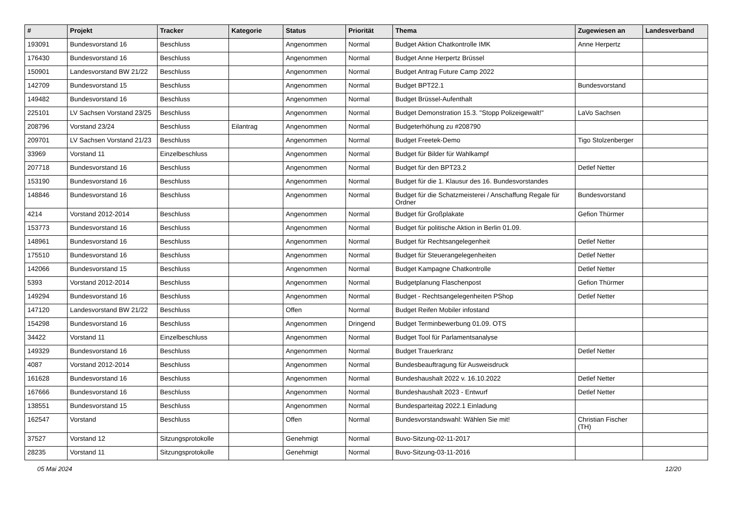| # | Projekt | Tracker | Kategorie | Status | Priorität | Thema | Zugewiesen an | Landesverband |
| --- | --- | --- | --- | --- | --- | --- | --- | --- |
| 193091 | Bundesvorstand 16 | Beschluss | | Angenommen | Normal | Budget Aktion Chatkontrolle IMK | Anne Herpertz | |
| 176430 | Bundesvorstand 16 | Beschluss | | Angenommen | Normal | Budget Anne Herpertz Brüssel | | |
| 150901 | Landesvorstand BW 21/22 | Beschluss | | Angenommen | Normal | Budget Antrag Future Camp 2022 | | |
| 142709 | Bundesvorstand 15 | Beschluss | | Angenommen | Normal | Budget BPT22.1 | Bundesvorstand | |
| 149482 | Bundesvorstand 16 | Beschluss | | Angenommen | Normal | Budget Brüssel-Aufenthalt | | |
| 225101 | LV Sachsen Vorstand 23/25 | Beschluss | | Angenommen | Normal | Budget Demonstration 15.3. "Stopp Polizeigewalt!" | LaVo Sachsen | |
| 208796 | Vorstand 23/24 | Beschluss | Eilantrag | Angenommen | Normal | Budgeterhöhung zu #208790 | | |
| 209701 | LV Sachsen Vorstand 21/23 | Beschluss | | Angenommen | Normal | Budget Freetek-Demo | Tigo Stolzenberger | |
| 33969 | Vorstand 11 | Einzelbeschluss | | Angenommen | Normal | Budget für Bilder für Wahlkampf | | |
| 207718 | Bundesvorstand 16 | Beschluss | | Angenommen | Normal | Budget für den BPT23.2 | Detlef Netter | |
| 153190 | Bundesvorstand 16 | Beschluss | | Angenommen | Normal | Budget für die 1. Klausur des 16. Bundesvorstandes | | |
| 148846 | Bundesvorstand 16 | Beschluss | | Angenommen | Normal | Budget für die Schatzmeisterei / Anschaffung Regale für Ordner | Bundesvorstand | |
| 4214 | Vorstand 2012-2014 | Beschluss | | Angenommen | Normal | Budget für Großplakate | Gefion Thürmer | |
| 153773 | Bundesvorstand 16 | Beschluss | | Angenommen | Normal | Budget für politische Aktion in Berlin 01.09. | | |
| 148961 | Bundesvorstand 16 | Beschluss | | Angenommen | Normal | Budget für Rechtsangelegenheit | Detlef Netter | |
| 175510 | Bundesvorstand 16 | Beschluss | | Angenommen | Normal | Budget für Steuerangelegenheiten | Detlef Netter | |
| 142066 | Bundesvorstand 15 | Beschluss | | Angenommen | Normal | Budget Kampagne Chatkontrolle | Detlef Netter | |
| 5393 | Vorstand 2012-2014 | Beschluss | | Angenommen | Normal | Budgetplanung Flaschenpost | Gefion Thürmer | |
| 149294 | Bundesvorstand 16 | Beschluss | | Angenommen | Normal | Budget - Rechtsangelegenheiten PShop | Detlef Netter | |
| 147120 | Landesvorstand BW 21/22 | Beschluss | | Offen | Normal | Budget Reifen Mobiler infostand | | |
| 154298 | Bundesvorstand 16 | Beschluss | | Angenommen | Dringend | Budget Terminbewerbung 01.09. OTS | | |
| 34422 | Vorstand 11 | Einzelbeschluss | | Angenommen | Normal | Budget Tool für Parlamentsanalyse | | |
| 149329 | Bundesvorstand 16 | Beschluss | | Angenommen | Normal | Budget Trauerkranz | Detlef Netter | |
| 4087 | Vorstand 2012-2014 | Beschluss | | Angenommen | Normal | Bundesbeauftragung für Ausweisdruck | | |
| 161628 | Bundesvorstand 16 | Beschluss | | Angenommen | Normal | Bundeshaushalt 2022 v. 16.10.2022 | Detlef Netter | |
| 167666 | Bundesvorstand 16 | Beschluss | | Angenommen | Normal | Bundeshaushalt 2023 - Entwurf | Detlef Netter | |
| 138551 | Bundesvorstand 15 | Beschluss | | Angenommen | Normal | Bundesparteitag 2022.1 Einladung | | |
| 162547 | Vorstand | Beschluss | | Offen | Normal | Bundesvorstandswahl: Wählen Sie mit! | Christian Fischer (TH) | |
| 37527 | Vorstand 12 | Sitzungsprotokolle | | Genehmigt | Normal | Buvo-Sitzung-02-11-2017 | | |
| 28235 | Vorstand 11 | Sitzungsprotokolle | | Genehmigt | Normal | Buvo-Sitzung-03-11-2016 | | |
05 Mai 2024 12/20